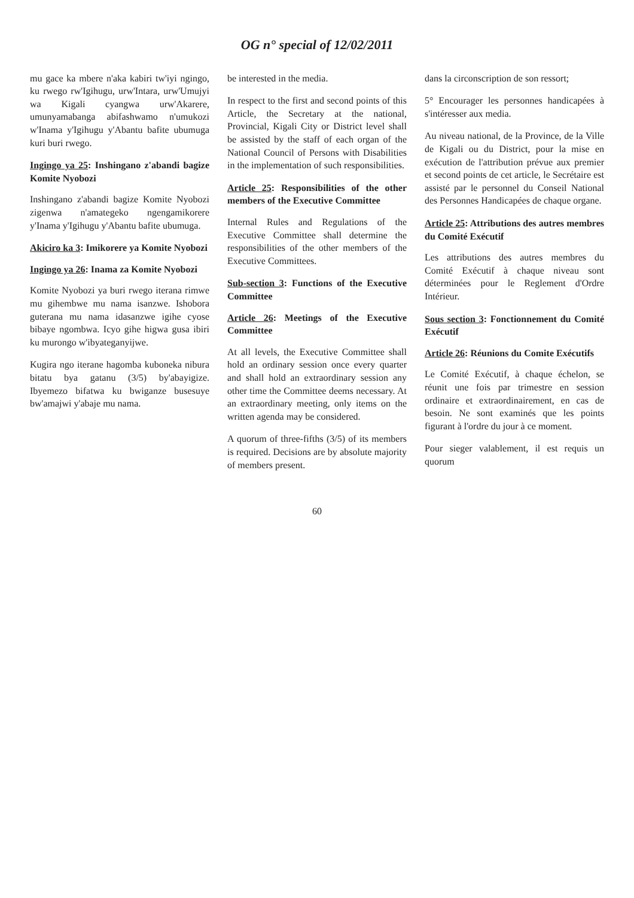OG n° special of 12/02/2011
mu gace ka mbere n'aka kabiri tw'iyi ngingo, ku rwego rw'Igihugu, urw'Intara, urw'Umujyi wa Kigali cyangwa urw'Akarere, umunyamabanga abifashwamo n'umukozi w'Inama y'Igihugu y'Abantu bafite ubumuga kuri buri rwego.
Ingingo ya 25: Inshingano z'abandi bagize Komite Nyobozi
Inshingano z'abandi bagize Komite Nyobozi zigenwa n'amategeko ngengamikorere y'Inama y'Igihugu y'Abantu bafite ubumuga.
Akiciro ka 3: Imikorere ya Komite Nyobozi
Ingingo ya 26: Inama za Komite Nyobozi
Komite Nyobozi ya buri rwego iterana rimwe mu gihembwe mu nama isanzwe. Ishobora guterana mu nama idasanzwe igihe cyose bibaye ngombwa. Icyo gihe higwa gusa ibiri ku murongo w'ibyateganyijwe.
Kugira ngo iterane hagomba kuboneka nibura bitatu bya gatanu (3/5) by'abayigize. Ibyemezo bifatwa ku bwiganze busesuye bw'amajwi y'abaje mu nama.
be interested in the media.
In respect to the first and second points of this Article, the Secretary at the national, Provincial, Kigali City or District level shall be assisted by the staff of each organ of the National Council of Persons with Disabilities in the implementation of such responsibilities.
Article 25: Responsibilities of the other members of the Executive Committee
Internal Rules and Regulations of the Executive Committee shall determine the responsibilities of the other members of the Executive Committees.
Sub-section 3: Functions of the Executive Committee
Article 26: Meetings of the Executive Committee
At all levels, the Executive Committee shall hold an ordinary session once every quarter and shall hold an extraordinary session any other time the Committee deems necessary. At an extraordinary meeting, only items on the written agenda may be considered.
A quorum of three-fifths (3/5) of its members is required. Decisions are by absolute majority of members present.
dans la circonscription de son ressort;
5° Encourager les personnes handicapées à s'intéresser aux media.
Au niveau national, de la Province, de la Ville de Kigali ou du District, pour la mise en exécution de l'attribution prévue aux premier et second points de cet article, le Secrétaire est assisté par le personnel du Conseil National des Personnes Handicapées de chaque organe.
Article 25: Attributions des autres membres du Comité Exécutif
Les attributions des autres membres du Comité Exécutif à chaque niveau sont déterminées pour le Reglement d'Ordre Intérieur.
Sous section 3: Fonctionnement du Comité Exécutif
Article 26: Réunions du Comite Exécutifs
Le Comité Exécutif, à chaque échelon, se réunit une fois par trimestre en session ordinaire et extraordinairement, en cas de besoin. Ne sont examinés que les points figurant à l'ordre du jour à ce moment.
Pour sieger valablement, il est requis un quorum
60